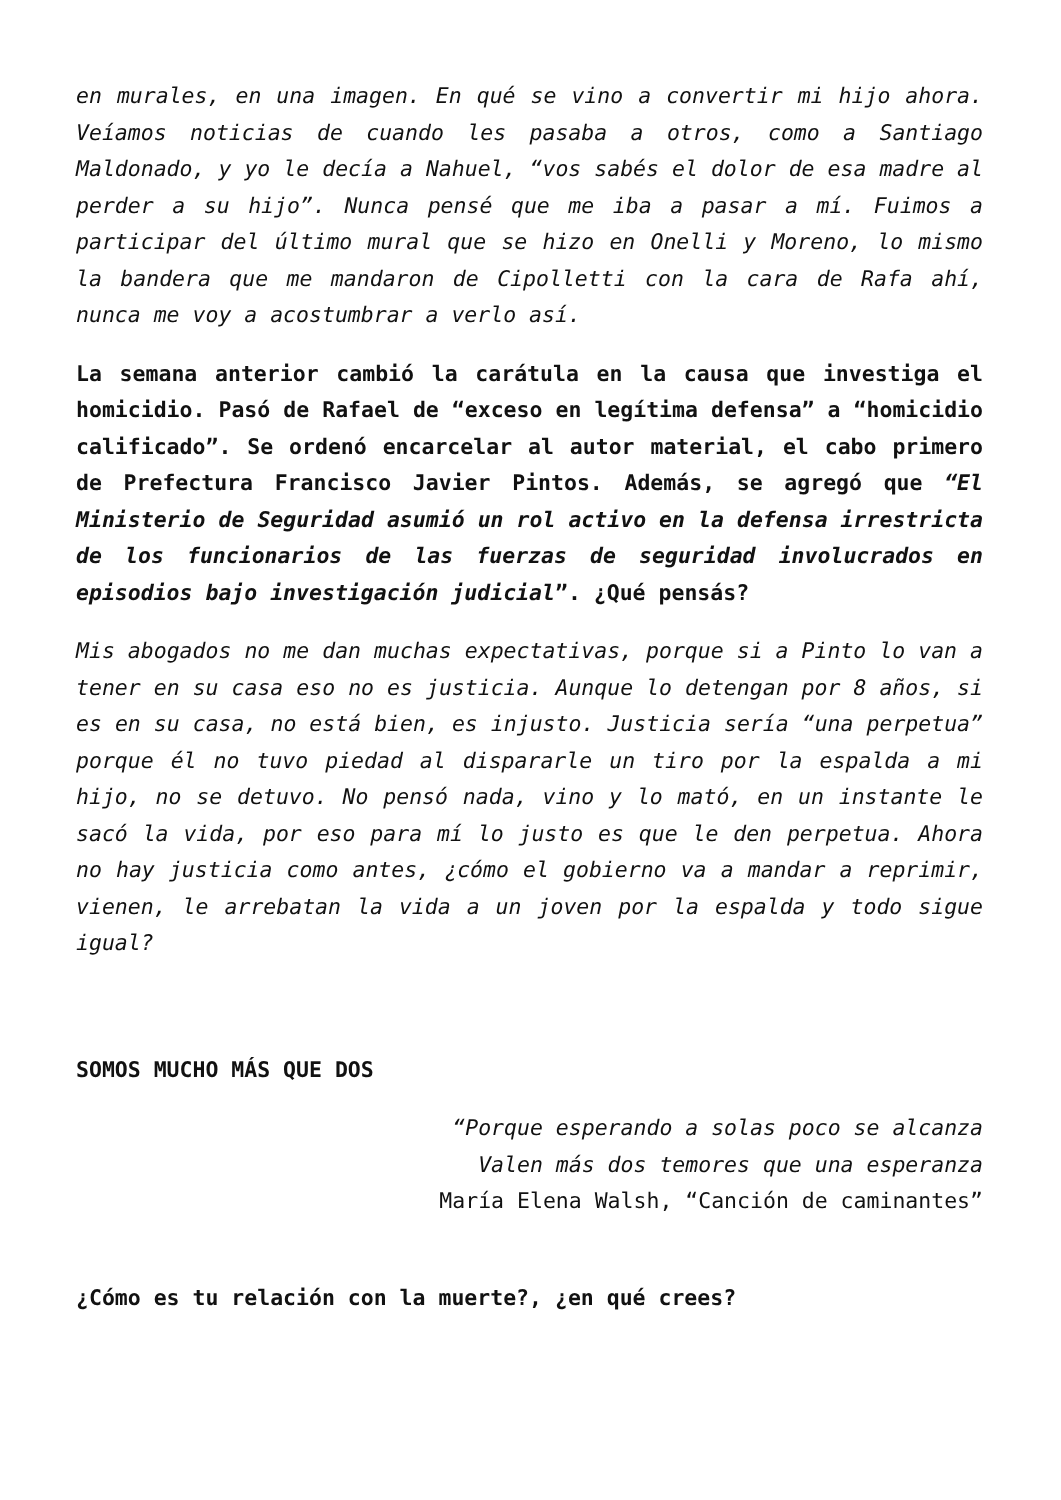en murales, en una imagen. En qué se vino a convertir mi hijo ahora. Veíamos noticias de cuando les pasaba a otros, como a Santiago Maldonado, y yo le decía a Nahuel, “vos sabés el dolor de esa madre al perder a su hijo”. Nunca pensé que me iba a pasar a mí. Fuimos a participar del último mural que se hizo en Onelli y Moreno, lo mismo la bandera que me mandaron de Cipolletti con la cara de Rafa ahí, nunca me voy a acostumbrar a verlo así.
La semana anterior cambió la carátula en la causa que investiga el homicidio. Pasó de Rafael de “exceso en legítima defensa” a “homicidio calificado”. Se ordenó encarcelar al autor material, el cabo primero de Prefectura Francisco Javier Pintos. Además, se agregó que “El Ministerio de Seguridad asumió un rol activo en la defensa irrestricta de los funcionarios de las fuerzas de seguridad involucrados en episodios bajo investigación judicial”. ¿Qué pensás?
Mis abogados no me dan muchas expectativas, porque si a Pinto lo van a tener en su casa eso no es justicia. Aunque lo detengan por 8 años, si es en su casa, no está bien, es injusto. Justicia sería “una perpetua” porque él no tuvo piedad al dispararle un tiro por la espalda a mi hijo, no se detuvo. No pensó nada, vino y lo mató, en un instante le sacó la vida, por eso para mí lo justo es que le den perpetua. Ahora no hay justicia como antes, ¿cómo el gobierno va a mandar a reprimir, vienen, le arrebatan la vida a un joven por la espalda y todo sigue igual?
SOMOS MUCHO MÁS QUE DOS
“Porque esperando a solas poco se alcanza
Valen más dos temores que una esperanza
María Elena Walsh, “Canción de caminantes”
¿Cómo es tu relación con la muerte?, ¿en qué crees?